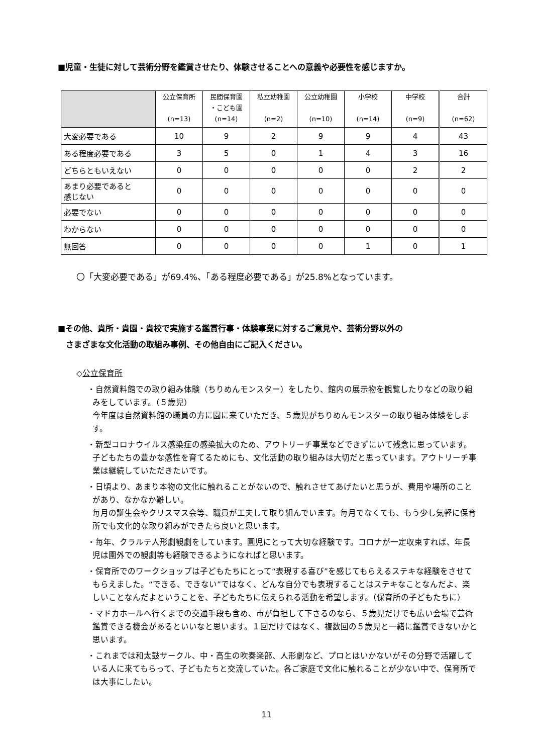■児童・生徒に対して芸術分野を鑑賞させたり、体験させることへの意義や必要性を感じますか。
| | 公立保育所 (n=13) | 民間保育園 ・こども園 (n=14) | 私立幼稚園 (n=2) | 公立幼稚園 (n=10) | 小学校 (n=14) | 中学校 (n=9) | 合計 (n=62) |
| --- | --- | --- | --- | --- | --- | --- | --- |
| 大変必要である | 10 | 9 | 2 | 9 | 9 | 4 | 43 |
| ある程度必要である | 3 | 5 | 0 | 1 | 4 | 3 | 16 |
| どちらともいえない | 0 | 0 | 0 | 0 | 0 | 2 | 2 |
| あまり必要であると 感じない | 0 | 0 | 0 | 0 | 0 | 0 | 0 |
| 必要でない | 0 | 0 | 0 | 0 | 0 | 0 | 0 |
| わからない | 0 | 0 | 0 | 0 | 0 | 0 | 0 |
| 無回答 | 0 | 0 | 0 | 0 | 1 | 0 | 1 |
〇「大変必要である」が69.4%、「ある程度必要である」が25.8%となっています。
■その他、貴所・貴園・貴校で実施する鑑賞行事・体験事業に対するご意見や、芸術分野以外の
　さまざまな文化活動の取組み事例、その他自由にご記入ください。
◇公立保育所
・自然資料館での取り組み体験（ちりめんモンスター）をしたり、館内の展示物を観覧したりなどの取り組みをしています。（５歳児）
今年度は自然資料館の職員の方に園に来ていただき、５歳児がちりめんモンスターの取り組み体験をします。
・新型コロナウイルス感染症の感染拡大のため、アウトリーチ事業などできずにいて残念に思っています。子どもたちの豊かな感性を育てるためにも、文化活動の取り組みは大切だと思っています。アウトリーチ事業は継続していただきたいです。
・日頃より、あまり本物の文化に触れることがないので、触れさせてあげたいと思うが、費用や場所のことがあり、なかなか難しい。
毎月の誕生会やクリスマス会等、職員が工夫して取り組んでいます。毎月でなくても、もう少し気軽に保育所でも文化的な取り組みができたら良いと思います。
・毎年、クラルテ人形劇観劇をしています。園児にとって大切な経験です。コロナが一定収束すれば、年長児は園外での観劇等も経験できるようになればと思います。
・保育所でのワークショップは子どもたちにとって“表現する喜び”を感じてもらえるステキな経験をさせてもらえました。“できる、できない”ではなく、どんな自分でも表現することはステキなことなんだよ、楽しいことなんだよということを、子どもたちに伝えられる活動を希望します。（保育所の子どもたちに）
・マドカホールへ行くまでの交通手段も含め、市が負担して下さるのなら、５歳児だけでも広い会場で芸術鑑賞できる機会があるといいなと思います。１回だけではなく、複数回の５歳児と一緒に鑑賞できないかと思います。
・これまでは和太鼓サークル、中・高生の吹奏楽部、人形劇など、プロとはいかないがその分野で活躍している人に来てもらって、子どもたちと交流していた。各ご家庭で文化に触れることが少ない中で、保育所では大事にしたい。
11